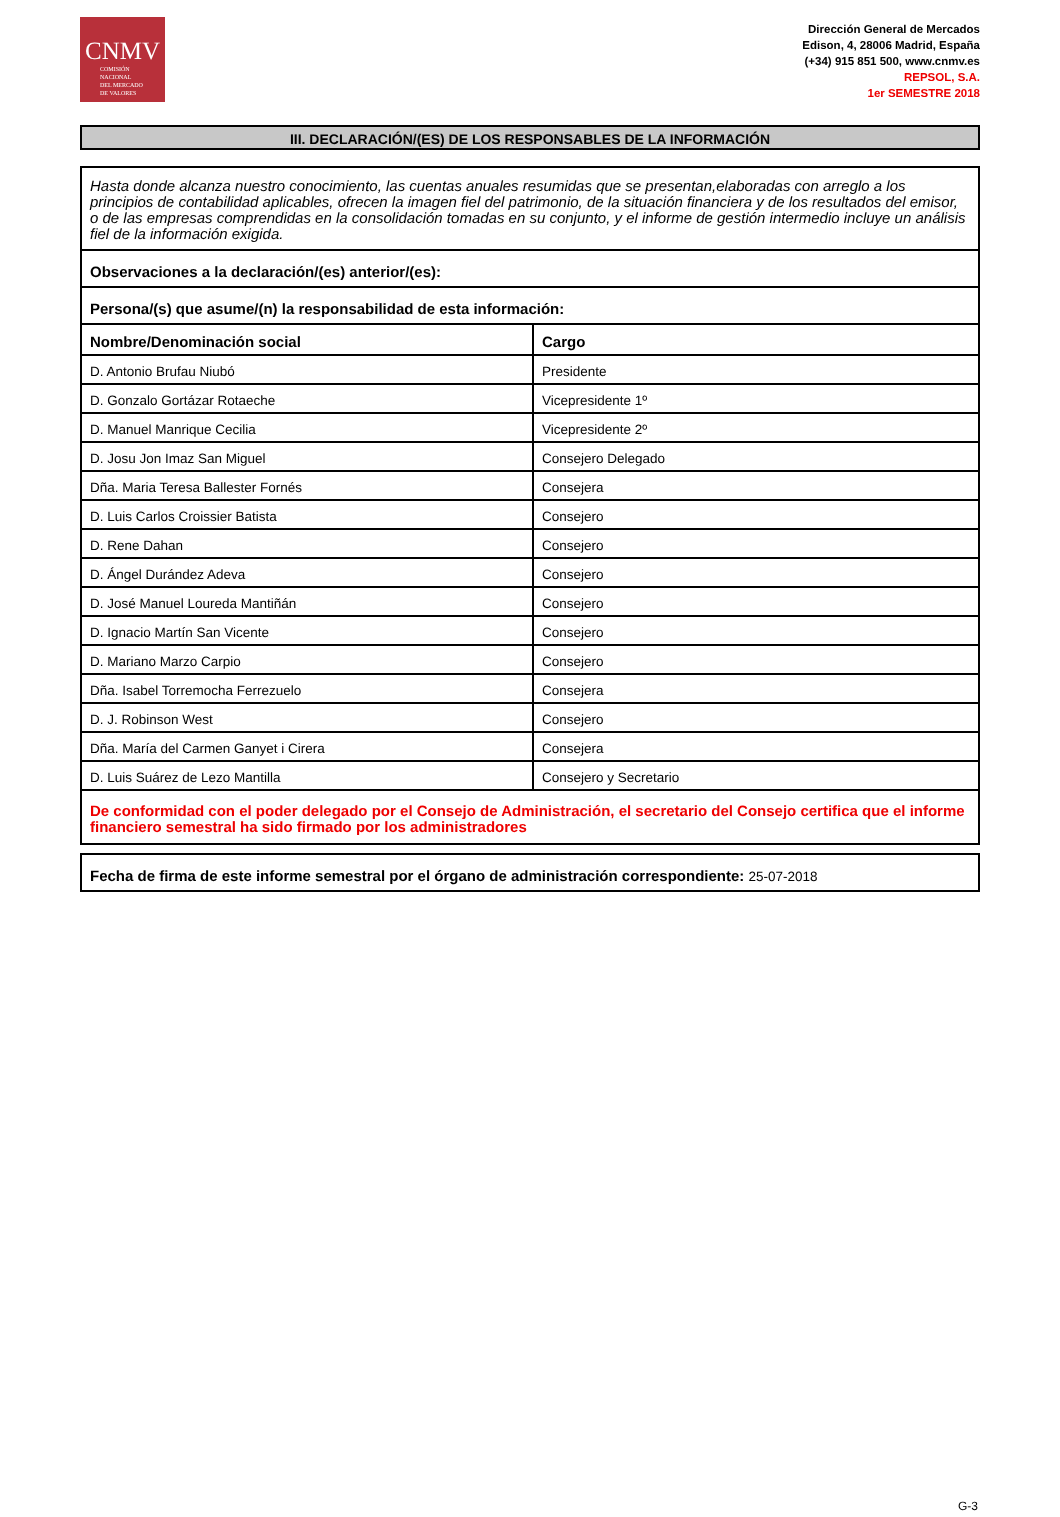CNMV
COMISIÓN
NACIONAL
DEL MERCADO
DE VALORES
Dirección General de Mercados
Edison, 4, 28006 Madrid, España
(+34) 915 851 500, www.cnmv.es
REPSOL, S.A.
1er SEMESTRE 2018
III. DECLARACIÓN/(ES) DE LOS RESPONSABLES DE LA INFORMACIÓN
| Hasta donde alcanza nuestro conocimiento, las cuentas anuales resumidas que se presentan,elaboradas con arreglo a los principios de contabilidad aplicables, ofrecen la imagen fiel del patrimonio, de la situación financiera y de los resultados del emisor, o de las empresas comprendidas en la consolidación tomadas en su conjunto, y el informe de gestión intermedio incluye un análisis fiel de la información exigida. | |
| Observaciones a la declaración/(es) anterior/(es): | |
| Persona/(s) que asume/(n) la responsabilidad de esta información: | |
| Nombre/Denominación social | Cargo |
| D. Antonio Brufau Niubó | Presidente |
| D. Gonzalo Gortázar Rotaeche | Vicepresidente 1º |
| D. Manuel Manrique Cecilia | Vicepresidente 2º |
| D. Josu Jon Imaz San Miguel | Consejero Delegado |
| Dña. Maria Teresa Ballester Fornés | Consejera |
| D. Luis Carlos Croissier Batista | Consejero |
| D. Rene Dahan | Consejero |
| D. Ángel Durández Adeva | Consejero |
| D. José Manuel Loureda Mantiñán | Consejero |
| D. Ignacio Martín San Vicente | Consejero |
| D. Mariano Marzo Carpio | Consejero |
| Dña. Isabel Torremocha Ferrezuelo | Consejera |
| D. J. Robinson West | Consejero |
| Dña. María del Carmen Ganyet i Cirera | Consejera |
| D. Luis Suárez de Lezo Mantilla | Consejero y Secretario |
| De conformidad con el poder delegado por el Consejo de Administración, el secretario del Consejo certifica que el informe financiero semestral ha sido firmado por los administradores | |
| Fecha de firma de este informe semestral por el órgano de administración correspondiente: 25-07-2018 |
G-3